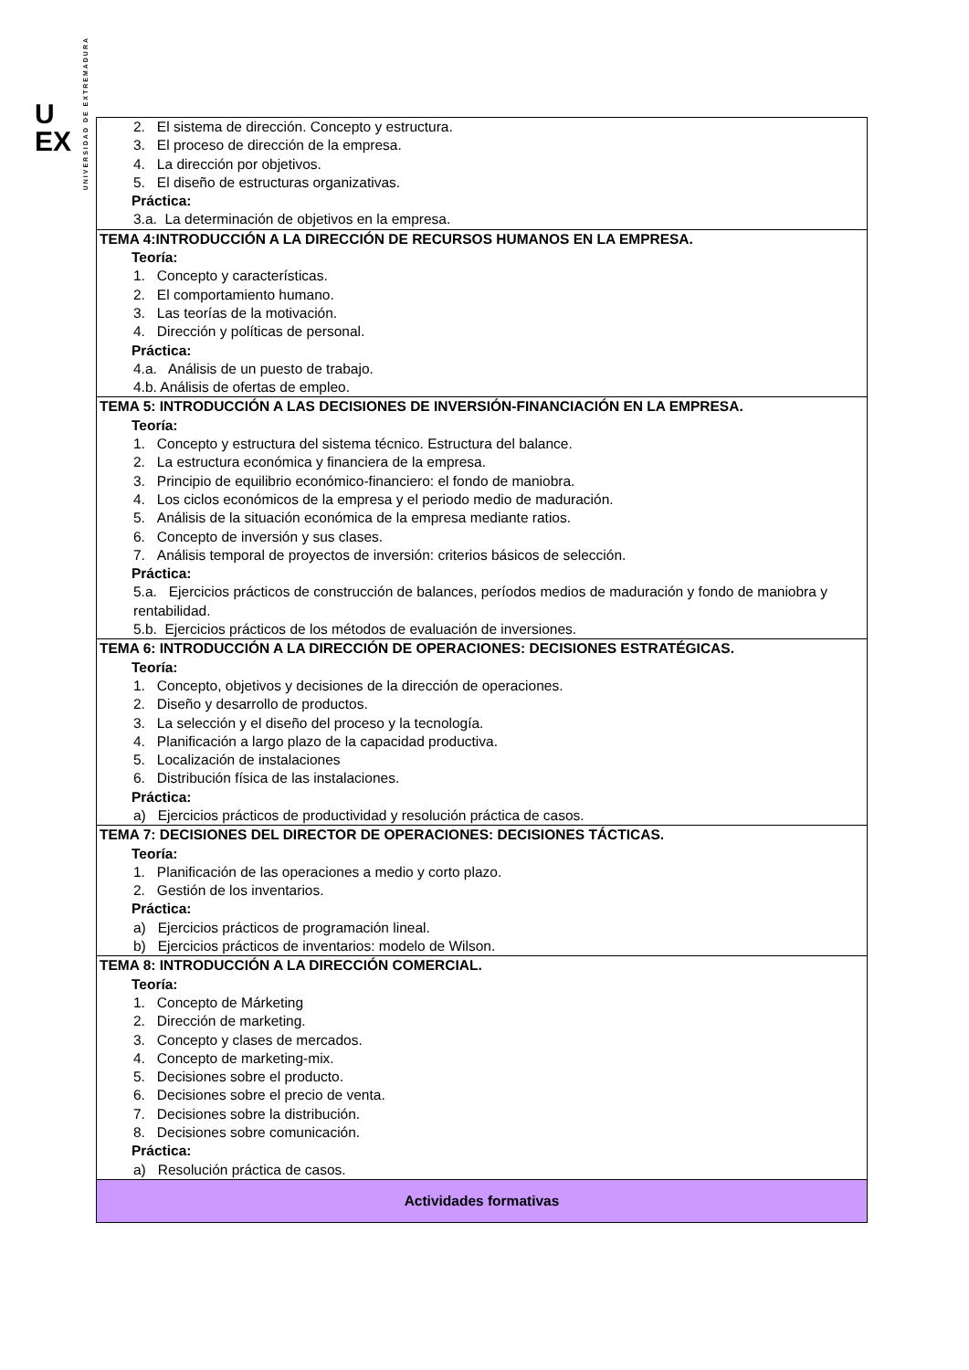U
EX
UNIVERSIDAD DE EXTREMADURA
| 2. El sistema de dirección. Concepto y estructura. 3. El proceso de dirección de la empresa. 4. La dirección por objetivos. 5. El diseño de estructuras organizativas. Práctica: 3.a. La determinación de objetivos en la empresa. |
| TEMA 4:INTRODUCCIÓN A LA DIRECCIÓN DE RECURSOS HUMANOS EN LA EMPRESA. Teoría: 1. Concepto y características. 2. El comportamiento humano. 3. Las teorías de la motivación. 4. Dirección y políticas de personal. Práctica: 4.a. Análisis de un puesto de trabajo. 4.b. Análisis de ofertas de empleo. |
| TEMA 5: INTRODUCCIÓN A LAS DECISIONES DE INVERSIÓN-FINANCIACIÓN EN LA EMPRESA. Teoría: 1. Concepto y estructura del sistema técnico. Estructura del balance. 2. La estructura económica y financiera de la empresa. 3. Principio de equilibrio económico-financiero: el fondo de maniobra. 4. Los ciclos económicos de la empresa y el periodo medio de maduración. 5. Análisis de la situación económica de la empresa mediante ratios. 6. Concepto de inversión y sus clases. 7. Análisis temporal de proyectos de inversión: criterios básicos de selección. Práctica: 5.a. Ejercicios prácticos de construcción de balances, períodos medios de maduración y fondo de maniobra y rentabilidad. 5.b. Ejercicios prácticos de los métodos de evaluación de inversiones. |
| TEMA 6: INTRODUCCIÓN A LA DIRECCIÓN DE OPERACIONES: DECISIONES ESTRATÉGICAS. Teoría: 1. Concepto, objetivos y decisiones de la dirección de operaciones. 2. Diseño y desarrollo de productos. 3. La selección y el diseño del proceso y la tecnología. 4. Planificación a largo plazo de la capacidad productiva. 5. Localización de instalaciones 6. Distribución física de las instalaciones. Práctica: a) Ejercicios prácticos de productividad y resolución práctica de casos. |
| TEMA 7: DECISIONES DEL DIRECTOR DE OPERACIONES: DECISIONES TÁCTICAS. Teoría: 1. Planificación de las operaciones a medio y corto plazo. 2. Gestión de los inventarios. Práctica: a) Ejercicios prácticos de programación lineal. b) Ejercicios prácticos de inventarios: modelo de Wilson. |
| TEMA 8: INTRODUCCIÓN A LA DIRECCIÓN COMERCIAL. Teoría: 1. Concepto de Márketing 2. Dirección de marketing. 3. Concepto y clases de mercados. 4. Concepto de marketing-mix. 5. Decisiones sobre el producto. 6. Decisiones sobre el precio de venta. 7. Decisiones sobre la distribución. 8. Decisiones sobre comunicación. Práctica: a) Resolución práctica de casos. |
| Actividades formativas |